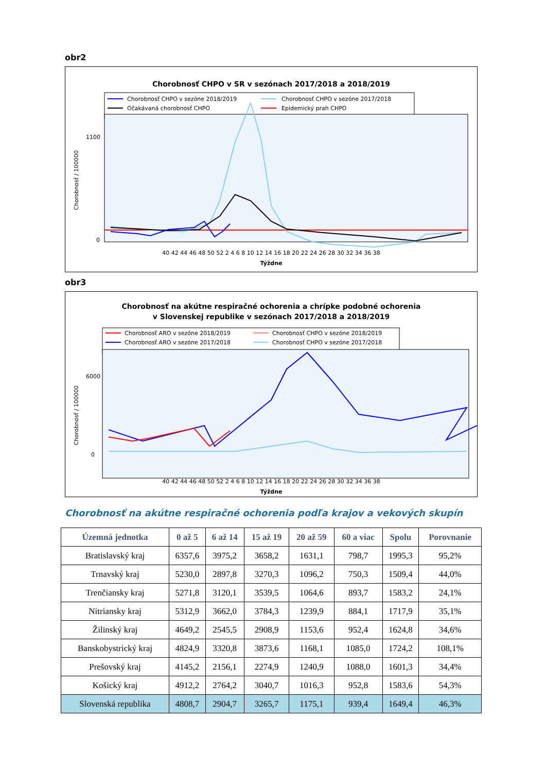obr2
Chorobnosť CHPO v SR v sezónach 2017/2018 a 2018/2019
Chorobnosť CHPO v sezóne 2018/2019
Chorobnosť CHPO v sezóne 2017/2018
Očakávaná chorobnosť CHPO
Epidemický prah CHPO
Chorobnosť / 100000
0
1100
40 42 44 46 48 50 52 2 4 6 8 10 12 14 16 18 20 22 24 26 28 30 32 34 36 38
Týždne
obr3
Chorobnosť na akútne respiračné ochorenia a chrípke podobné ochorenia
v Slovenskej republike v sezónach 2017/2018 a 2018/2019
Chorobnosť ARO v sezóne 2018/2019
Chorobnosť CHPO v sezóne 2018/2019
Chorobnosť ARO v sezóne 2017/2018
Chorobnosť CHPO v sezóne 2017/2018
Chorobnosť / 100000
0
6000
40 42 44 46 48 50 52 2 4 6 8 10 12 14 16 18 20 22 24 26 28 30 32 34 36 38
Týždne
Chorobnosť na akútne respiračné ochorenia podľa krajov a vekových skupín
| Územná jednotka | 0 až 5 | 6 až 14 | 15 až 19 | 20 až 59 | 60 a viac | Spolu | Porovnanie |
| --- | --- | --- | --- | --- | --- | --- | --- |
| Bratislavský kraj | 6357,6 | 3975,2 | 3658,2 | 1631,1 | 798,7 | 1995,3 | 95,2% |
| Trnavský kraj | 5230,0 | 2897,8 | 3270,3 | 1096,2 | 750,3 | 1509,4 | 44,0% |
| Trenčiansky kraj | 5271,8 | 3120,1 | 3539,5 | 1064,6 | 893,7 | 1583,2 | 24,1% |
| Nitriansky kraj | 5312,9 | 3662,0 | 3784,3 | 1239,9 | 884,1 | 1717,9 | 35,1% |
| Žilinský kraj | 4649,2 | 2545,5 | 2908,9 | 1153,6 | 952,4 | 1624,8 | 34,6% |
| Banskobystrický kraj | 4824,9 | 3320,8 | 3873,6 | 1168,1 | 1085,0 | 1724,2 | 108,1% |
| Prešovský kraj | 4145,2 | 2156,1 | 2274,9 | 1240,9 | 1088,0 | 1601,3 | 34,4% |
| Košický kraj | 4912,2 | 2764,2 | 3040,7 | 1016,3 | 952,8 | 1583,6 | 54,3% |
| Slovenská republika | 4808,7 | 2904,7 | 3265,7 | 1175,1 | 939,4 | 1649,4 | 46,3% |